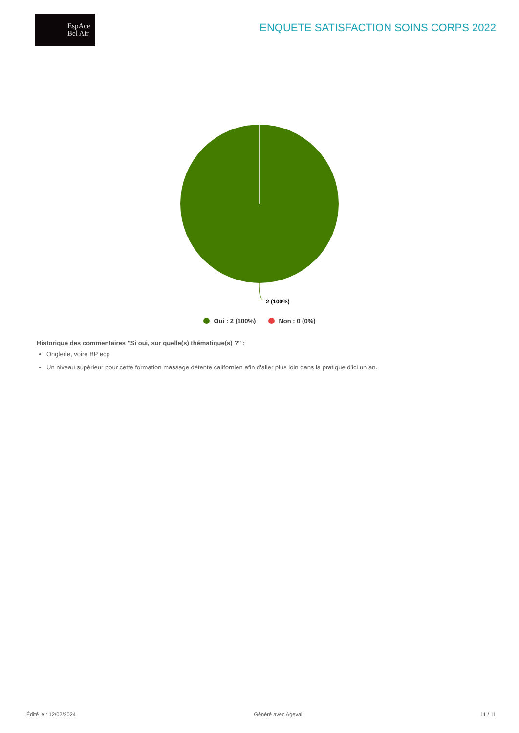EspAce
Bel Air
ENQUETE SATISFACTION SOINS CORPS 2022
2 (100%)
Oui : 2 (100%) Non : 0 (0%)
Historique des commentaires "Si oui, sur quelle(s) thématique(s) ?" :
Onglerie, voire BP ecp
Un niveau supérieur pour cette formation massage détente californien afin d'aller plus loin dans la pratique d'ici un an.
Édité le : 12/02/2024 Généré avec Ageval 11 / 11